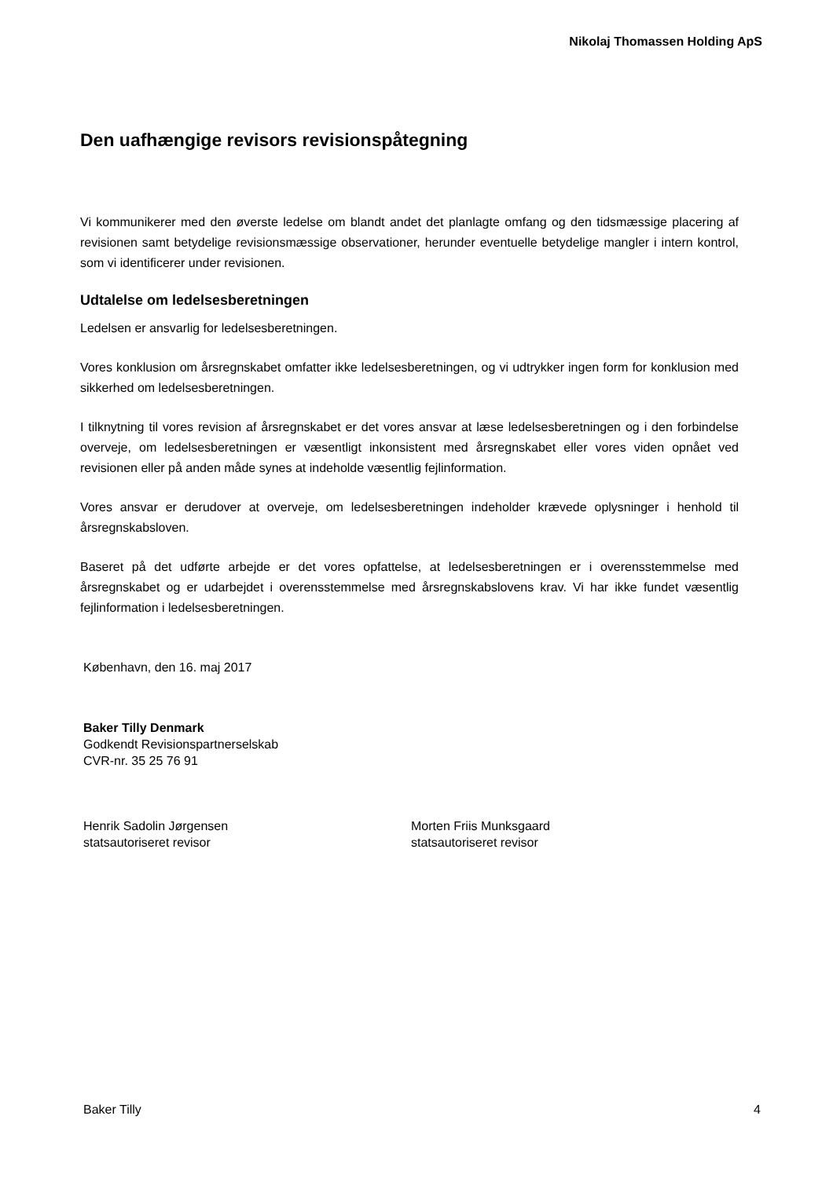Nikolaj Thomassen Holding ApS
Den uafhængige revisors revisionspåtegning
Vi kommunikerer med den øverste ledelse om blandt andet det planlagte omfang og den tidsmæssige placering af revisionen samt betydelige revisionsmæssige observationer, herunder eventuelle betydelige mangler i intern kontrol, som vi identificerer under revisionen.
Udtalelse om ledelsesberetningen
Ledelsen er ansvarlig for ledelsesberetningen.
Vores konklusion om årsregnskabet omfatter ikke ledelsesberetningen, og vi udtrykker ingen form for konklusion med sikkerhed om ledelsesberetningen.
I tilknytning til vores revision af årsregnskabet er det vores ansvar at læse ledelsesberetningen og i den forbindelse overveje, om ledelsesberetningen er væsentligt inkonsistent med årsregnskabet eller vores viden opnået ved revisionen eller på anden måde synes at indeholde væsentlig fejlinformation.
Vores ansvar er derudover at overveje, om ledelsesberetningen indeholder krævede oplysninger i henhold til årsregnskabsloven.
Baseret på det udførte arbejde er det vores opfattelse, at ledelsesberetningen er i overensstemmelse med årsregnskabet og er udarbejdet i overensstemmelse med årsregnskabslovens krav. Vi har ikke fundet væsentlig fejlinformation i ledelsesberetningen.
København, den 16. maj 2017
Baker Tilly Denmark
Godkendt Revisionspartnerselskab
CVR-nr. 35 25 76 91
Henrik Sadolin Jørgensen
statsautoriseret revisor
Morten Friis Munksgaard
statsautoriseret revisor
Baker Tilly 4